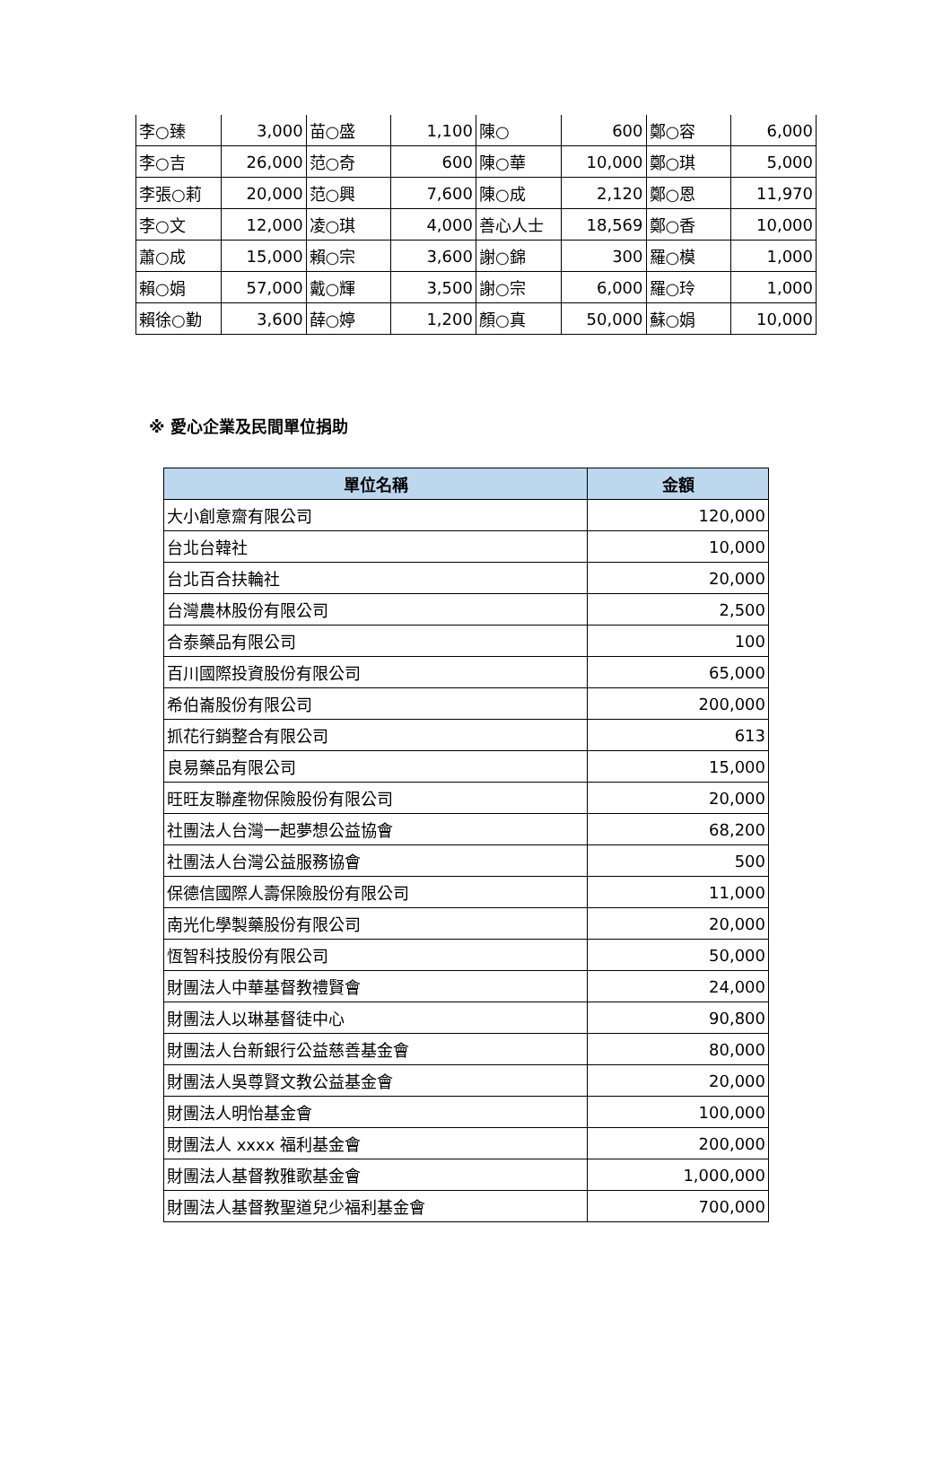| 李○臻 | 3,000 | 苗○盛 | 1,100 | 陳○ | 600 | 鄭○容 | 6,000 |
| 李○吉 | 26,000 | 范○奇 | 600 | 陳○華 | 10,000 | 鄭○琪 | 5,000 |
| 李張○莉 | 20,000 | 范○興 | 7,600 | 陳○成 | 2,120 | 鄭○恩 | 11,970 |
| 李○文 | 12,000 | 凌○琪 | 4,000 | 善心人士 | 18,569 | 鄭○香 | 10,000 |
| 蕭○成 | 15,000 | 賴○宗 | 3,600 | 謝○錦 | 300 | 羅○模 | 1,000 |
| 賴○娟 | 57,000 | 戴○輝 | 3,500 | 謝○宗 | 6,000 | 羅○玲 | 1,000 |
| 賴徐○勤 | 3,600 | 薛○婷 | 1,200 | 顏○真 | 50,000 | 蘇○娟 | 10,000 |
※ 愛心企業及民間單位捐助
| 單位名稱 | 金額 |
| --- | --- |
| 大小創意齋有限公司 | 120,000 |
| 台北台韓社 | 10,000 |
| 台北百合扶輪社 | 20,000 |
| 台灣農林股份有限公司 | 2,500 |
| 合泰藥品有限公司 | 100 |
| 百川國際投資股份有限公司 | 65,000 |
| 希伯崙股份有限公司 | 200,000 |
| 抓花行銷整合有限公司 | 613 |
| 良易藥品有限公司 | 15,000 |
| 旺旺友聯產物保險股份有限公司 | 20,000 |
| 社團法人台灣一起夢想公益協會 | 68,200 |
| 社團法人台灣公益服務協會 | 500 |
| 保德信國際人壽保險股份有限公司 | 11,000 |
| 南光化學製藥股份有限公司 | 20,000 |
| 恆智科技股份有限公司 | 50,000 |
| 財團法人中華基督教禮賢會 | 24,000 |
| 財團法人以琳基督徒中心 | 90,800 |
| 財團法人台新銀行公益慈善基金會 | 80,000 |
| 財團法人吳尊賢文教公益基金會 | 20,000 |
| 財團法人明怡基金會 | 100,000 |
| 財團法人 xxxx 福利基金會 | 200,000 |
| 財團法人基督教雅歌基金會 | 1,000,000 |
| 財團法人基督教聖道兒少福利基金會 | 700,000 |